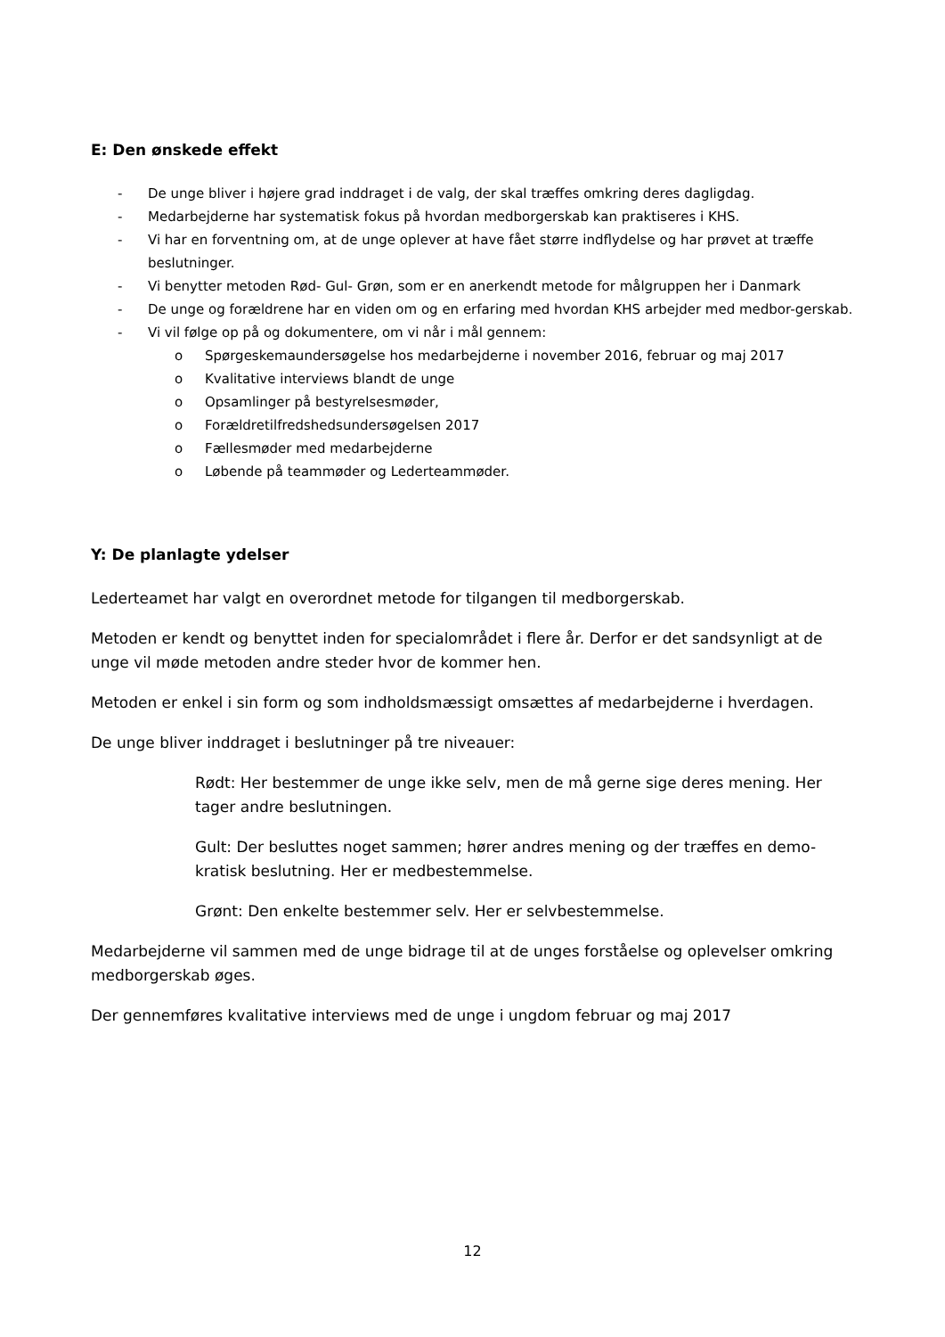E: Den ønskede effekt
- De unge bliver i højere grad inddraget i de valg, der skal træffes omkring deres dagligdag.
- Medarbejderne har systematisk fokus på hvordan medborgerskab kan praktiseres i KHS.
- Vi har en forventning om, at de unge oplever at have fået større indflydelse og har prøvet at træffe beslutninger.
- Vi benytter metoden Rød- Gul- Grøn, som er en anerkendt metode for målgruppen her i Danmark
- De unge og forældrene har en viden om og en erfaring med hvordan KHS arbejder med medbor-gerskab.
- Vi vil følge op på og dokumentere, om vi når i mål gennem:
o Spørgeskemaundersøgelse hos medarbejderne i november 2016, februar og maj 2017
o Kvalitative interviews blandt de unge
o Opsamlinger på bestyrelsesmøder,
o Forældretilfredshedsundersøgelsen 2017
o Fællesmøder med medarbejderne
o Løbende på teammøder og Lederteammøder.
Y: De planlagte ydelser
Lederteamet har valgt en overordnet metode for tilgangen til medborgerskab.
Metoden er kendt og benyttet inden for specialområdet i flere år. Derfor er det sandsynligt at de unge vil møde metoden andre steder hvor de kommer hen.
Metoden er enkel i sin form og som indholdsmæssigt omsættes af medarbejderne i hverdagen.
De unge bliver inddraget i beslutninger på tre niveauer:
Rødt: Her bestemmer de unge ikke selv, men de må gerne sige deres mening. Her tager andre beslutningen.
Gult: Der besluttes noget sammen; hører andres mening og der træffes en demo-kratisk beslutning. Her er medbestemmelse.
Grønt: Den enkelte bestemmer selv. Her er selvbestemmelse.
Medarbejderne vil sammen med de unge bidrage til at de unges forståelse og oplevelser omkring medborgerskab øges.
Der gennemføres kvalitative interviews med de unge i ungdom februar og maj 2017
12